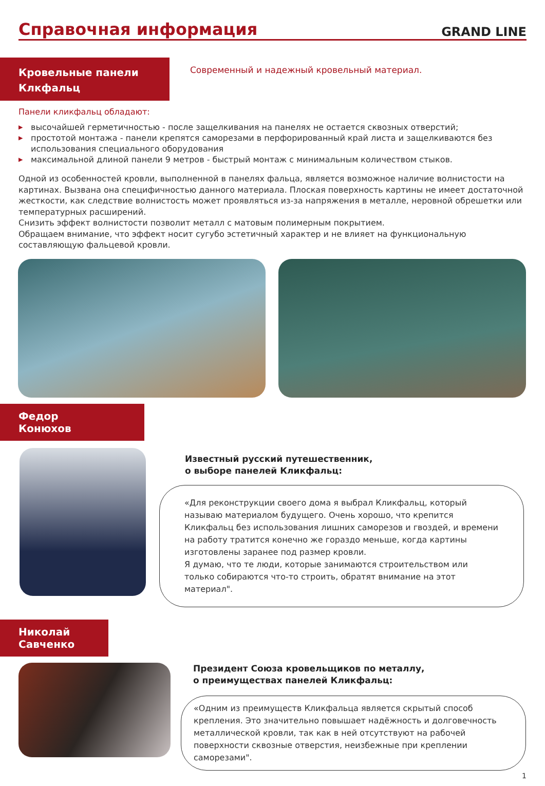Справочная информация
GRAND LINE
Кровельные панели
Клкфальц
Современный и надежный кровельный материал.
Панели кликфальц обладают:
▶ высочайшей герметичностью - после защелкивания на панелях не остается сквозных отверстий;
▶ простотой монтажа - панели крепятся саморезами в перфорированный край листа и защелкиваются без использования специального оборудования
▶ максимальной длиной панели 9 метров - быстрый монтаж с минимальным количеством стыков.
Одной из особенностей кровли, выполненной в панелях фальца, является возможное наличие волнистости на картинах. Вызвана она специфичностью данного материала. Плоская поверхность картины не имеет достаточной жесткости, как следствие волнистость может проявляться из-за напряжения в металле, неровной обрешетки или температурных расширений.
Снизить эффект волнистости позволит металл с матовым полимерным покрытием.
Обращаем внимание, что эффект носит сугубо эстетичный характер и не влияет на функциональную составляющую фальцевой кровли.
Федор
Конюхов
Известный русский путешественник,
о выборе панелей Кликфальц:
«Для реконструкции своего дома я выбрал Кликфальц, который называю материалом будущего. Очень хорошо, что крепится Кликфальц без использования лишних саморезов и гвоздей, и времени на работу тратится конечно же гораздо меньше, когда картины изготовлены заранее под размер кровли.
Я думаю, что те люди, которые занимаются строительством или только собираются что-то строить, обратят внимание на этот материал".
Николай
Савченко
Президент Союза кровельщиков по металлу,
о преимуществах панелей Кликфальц:
«Одним из преимуществ Кликфальца является скрытый способ крепления. Это значительно повышает надёжность и долговечность металлической кровли, так как в ней отсутствуют на рабочей поверхности сквозные отверстия, неизбежные при креплении саморезами".
1